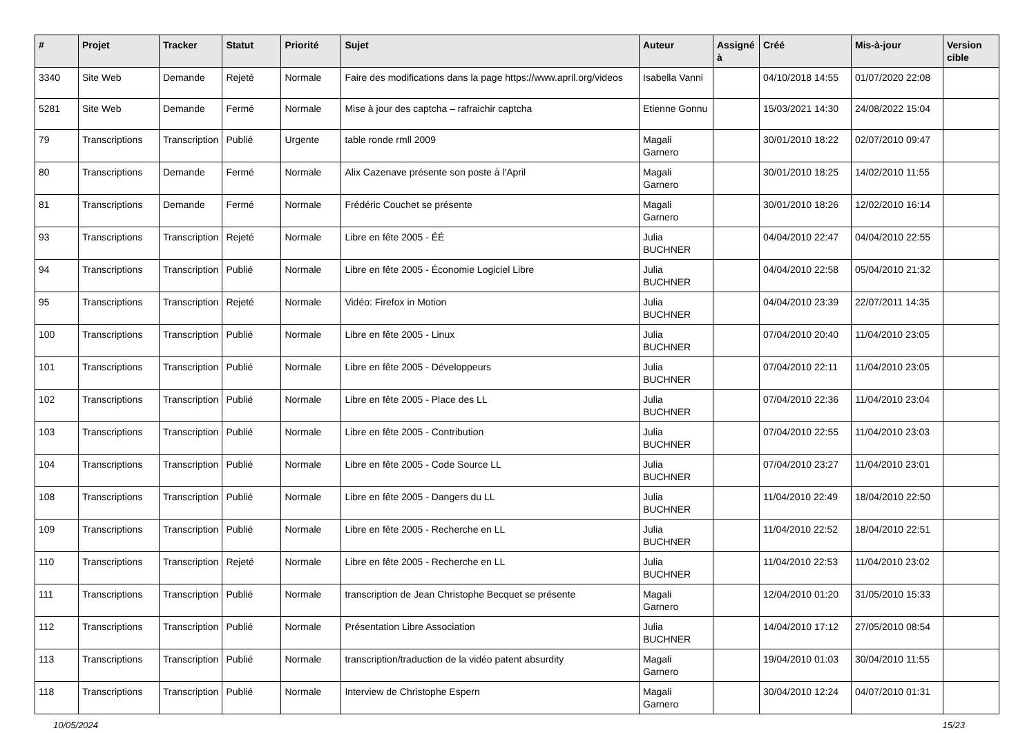| # | Projet | Tracker | Statut | Priorité | Sujet | Auteur | Assigné à | Créé | Mis-à-jour | Version cible |
| --- | --- | --- | --- | --- | --- | --- | --- | --- | --- | --- |
| 3340 | Site Web | Demande | Rejeté | Normale | Faire des modifications dans la page https://www.april.org/videos | Isabella Vanni | | 04/10/2018 14:55 | 01/07/2020 22:08 | |
| 5281 | Site Web | Demande | Fermé | Normale | Mise à jour des captcha – rafraichir captcha | Etienne Gonnu | | 15/03/2021 14:30 | 24/08/2022 15:04 | |
| 79 | Transcriptions | Transcription | Publié | Urgente | table ronde rmll 2009 | Magali Garnero | | 30/01/2010 18:22 | 02/07/2010 09:47 | |
| 80 | Transcriptions | Demande | Fermé | Normale | Alix Cazenave présente son poste à l'April | Magali Garnero | | 30/01/2010 18:25 | 14/02/2010 11:55 | |
| 81 | Transcriptions | Demande | Fermé | Normale | Frédéric Couchet se présente | Magali Garnero | | 30/01/2010 18:26 | 12/02/2010 16:14 | |
| 93 | Transcriptions | Transcription | Rejeté | Normale | Libre en fête 2005 - ÉÉ | Julia BUCHNER | | 04/04/2010 22:47 | 04/04/2010 22:55 | |
| 94 | Transcriptions | Transcription | Publié | Normale | Libre en fête 2005 - Économie Logiciel Libre | Julia BUCHNER | | 04/04/2010 22:58 | 05/04/2010 21:32 | |
| 95 | Transcriptions | Transcription | Rejeté | Normale | Vidéo: Firefox in Motion | Julia BUCHNER | | 04/04/2010 23:39 | 22/07/2011 14:35 | |
| 100 | Transcriptions | Transcription | Publié | Normale | Libre en fête 2005 - Linux | Julia BUCHNER | | 07/04/2010 20:40 | 11/04/2010 23:05 | |
| 101 | Transcriptions | Transcription | Publié | Normale | Libre en fête 2005 - Développeurs | Julia BUCHNER | | 07/04/2010 22:11 | 11/04/2010 23:05 | |
| 102 | Transcriptions | Transcription | Publié | Normale | Libre en fête 2005 - Place des LL | Julia BUCHNER | | 07/04/2010 22:36 | 11/04/2010 23:04 | |
| 103 | Transcriptions | Transcription | Publié | Normale | Libre en fête 2005 - Contribution | Julia BUCHNER | | 07/04/2010 22:55 | 11/04/2010 23:03 | |
| 104 | Transcriptions | Transcription | Publié | Normale | Libre en fête 2005 - Code Source LL | Julia BUCHNER | | 07/04/2010 23:27 | 11/04/2010 23:01 | |
| 108 | Transcriptions | Transcription | Publié | Normale | Libre en fête 2005 - Dangers du LL | Julia BUCHNER | | 11/04/2010 22:49 | 18/04/2010 22:50 | |
| 109 | Transcriptions | Transcription | Publié | Normale | Libre en fête 2005 - Recherche en LL | Julia BUCHNER | | 11/04/2010 22:52 | 18/04/2010 22:51 | |
| 110 | Transcriptions | Transcription | Rejeté | Normale | Libre en fête 2005 - Recherche en LL | Julia BUCHNER | | 11/04/2010 22:53 | 11/04/2010 23:02 | |
| 111 | Transcriptions | Transcription | Publié | Normale | transcription de Jean Christophe Becquet se présente | Magali Garnero | | 12/04/2010 01:20 | 31/05/2010 15:33 | |
| 112 | Transcriptions | Transcription | Publié | Normale | Présentation Libre Association | Julia BUCHNER | | 14/04/2010 17:12 | 27/05/2010 08:54 | |
| 113 | Transcriptions | Transcription | Publié | Normale | transcription/traduction de la vidéo patent absurdity | Magali Garnero | | 19/04/2010 01:03 | 30/04/2010 11:55 | |
| 118 | Transcriptions | Transcription | Publié | Normale | Interview de Christophe Espern | Magali Garnero | | 30/04/2010 12:24 | 04/07/2010 01:31 | |
10/05/2024 15/23